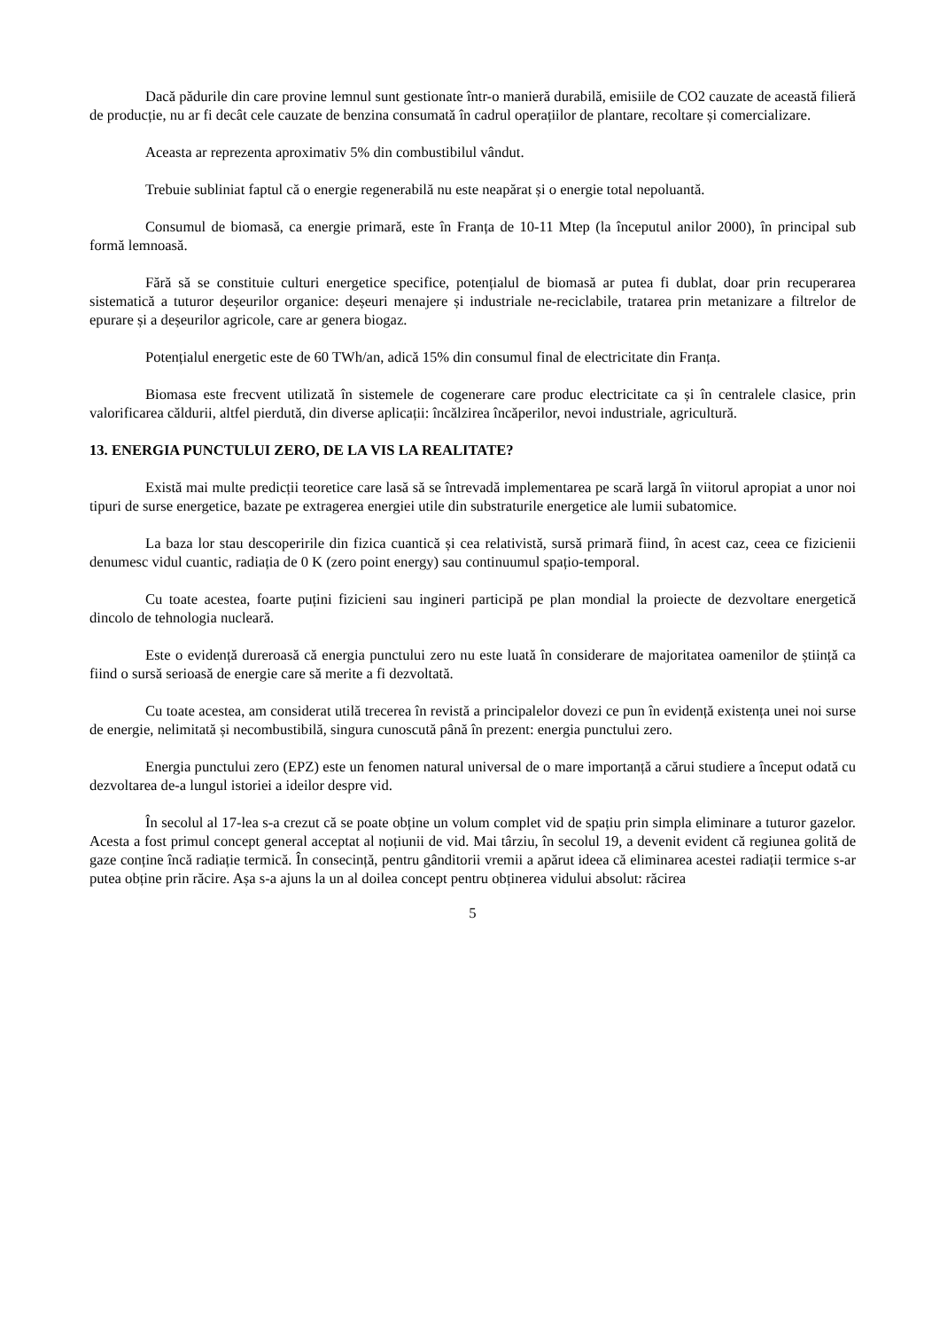Dacă pădurile din care provine lemnul sunt gestionate într-o manieră durabilă, emisiile de CO2 cauzate de această filieră de producție, nu ar fi decât cele cauzate de benzina consumată în cadrul operațiilor de plantare, recoltare și comercializare.
Aceasta ar reprezenta aproximativ 5% din combustibilul vândut.
Trebuie subliniat faptul că o energie regenerabilă nu este neapărat și o energie total nepoluantă.
Consumul de biomasă, ca energie primară, este în Franța de 10-11 Mtep (la începutul anilor 2000), în principal sub formă lemnoasă.
Fără să se constituie culturi energetice specifice, potențialul de biomasă ar putea fi dublat, doar prin recuperarea sistematică a tuturor deșeurilor organice: deșeuri menajere și industriale ne-reciclabile, tratarea prin metanizare a filtrelor de epurare și a deșeurilor agricole, care ar genera biogaz.
Potențialul energetic este de 60 TWh/an, adică 15% din consumul final de electricitate din Franța.
Biomasa este frecvent utilizată în sistemele de cogenerare care produc electricitate ca și în centralele clasice, prin valorificarea căldurii, altfel pierdută, din diverse aplicații: încălzirea încăperilor, nevoi industriale, agricultură.
13. ENERGIA PUNCTULUI ZERO, DE LA VIS LA REALITATE?
Există mai multe predicții teoretice care lasă să se întrevadă implementarea pe scară largă în viitorul apropiat a unor noi tipuri de surse energetice, bazate pe extragerea energiei utile din substraturile energetice ale lumii subatomice.
La baza lor stau descoperirile din fizica cuantică și cea relativistă, sursă primară fiind, în acest caz, ceea ce fizicienii denumesc vidul cuantic, radiația de 0 K (zero point energy) sau continuumul spațio-temporal.
Cu toate acestea, foarte puțini fizicieni sau ingineri participă pe plan mondial la proiecte de dezvoltare energetică dincolo de tehnologia nucleară.
Este o evidență dureroasă că energia punctului zero nu este luată în considerare de majoritatea oamenilor de știință ca fiind o sursă serioasă de energie care să merite a fi dezvoltată.
Cu toate acestea, am considerat utilă trecerea în revistă a principalelor dovezi ce pun în evidență existența unei noi surse de energie, nelimitată și necombustibilă, singura cunoscută până în prezent: energia punctului zero.
Energia punctului zero (EPZ) este un fenomen natural universal de o mare importanță a cărui studiere a început odată cu dezvoltarea de-a lungul istoriei a ideilor despre vid.
În secolul al 17-lea s-a crezut că se poate obține un volum complet vid de spațiu prin simpla eliminare a tuturor gazelor. Acesta a fost primul concept general acceptat al noțiunii de vid. Mai târziu, în secolul 19, a devenit evident că regiunea golită de gaze conține încă radiație termică. În consecință, pentru gânditorii vremii a apărut ideea că eliminarea acestei radiații termice s-ar putea obține prin răcire. Așa s-a ajuns la un al doilea concept pentru obținerea vidului absolut: răcirea
5